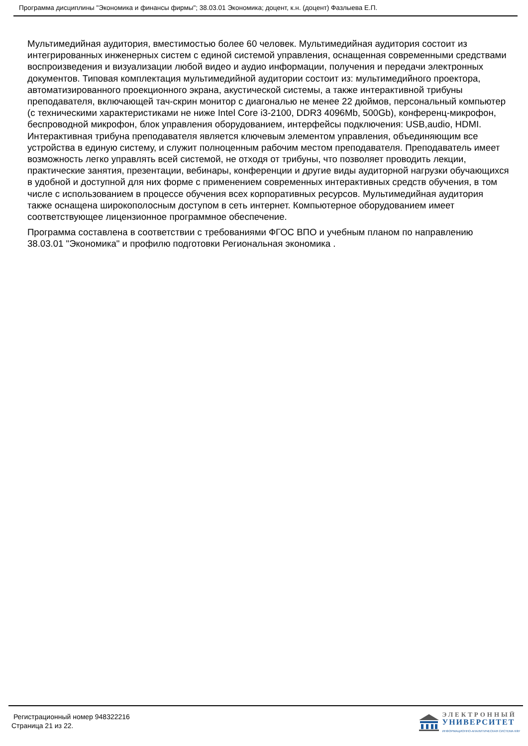Программа дисциплины "Экономика и финансы фирмы"; 38.03.01 Экономика; доцент, к.н. (доцент) Фазлыева Е.П.
Мультимедийная аудитория, вместимостью более 60 человек. Мультимедийная аудитория состоит из интегрированных инженерных систем с единой системой управления, оснащенная современными средствами воспроизведения и визуализации любой видео и аудио информации, получения и передачи электронных документов. Типовая комплектация мультимедийной аудитории состоит из: мультимедийного проектора, автоматизированного проекционного экрана, акустической системы, а также интерактивной трибуны преподавателя, включающей тач-скрин монитор с диагональю не менее 22 дюймов, персональный компьютер (с техническими характеристиками не ниже Intel Core i3-2100, DDR3 4096Mb, 500Gb), конференц-микрофон, беспроводной микрофон, блок управления оборудованием, интерфейсы подключения: USB,audio, HDMI. Интерактивная трибуна преподавателя является ключевым элементом управления, объединяющим все устройства в единую систему, и служит полноценным рабочим местом преподавателя. Преподаватель имеет возможность легко управлять всей системой, не отходя от трибуны, что позволяет проводить лекции, практические занятия, презентации, вебинары, конференции и другие виды аудиторной нагрузки обучающихся в удобной и доступной для них форме с применением современных интерактивных средств обучения, в том числе с использованием в процессе обучения всех корпоративных ресурсов. Мультимедийная аудитория также оснащена широкополосным доступом в сеть интернет. Компьютерное оборудованием имеет соответствующее лицензионное программное обеспечение.
Программа составлена в соответствии с требованиями ФГОС ВПО и учебным планом по направлению 38.03.01 "Экономика" и профилю подготовки Региональная экономика .
Регистрационный номер 948322216
Страница 21 из 22.
ЭЛЕКТРОННЫЙ
УНИВЕРСИТЕТ
ИНФОРМАЦИОННО-АНАЛИТИЧЕСКАЯ СИСТЕМА КФУ